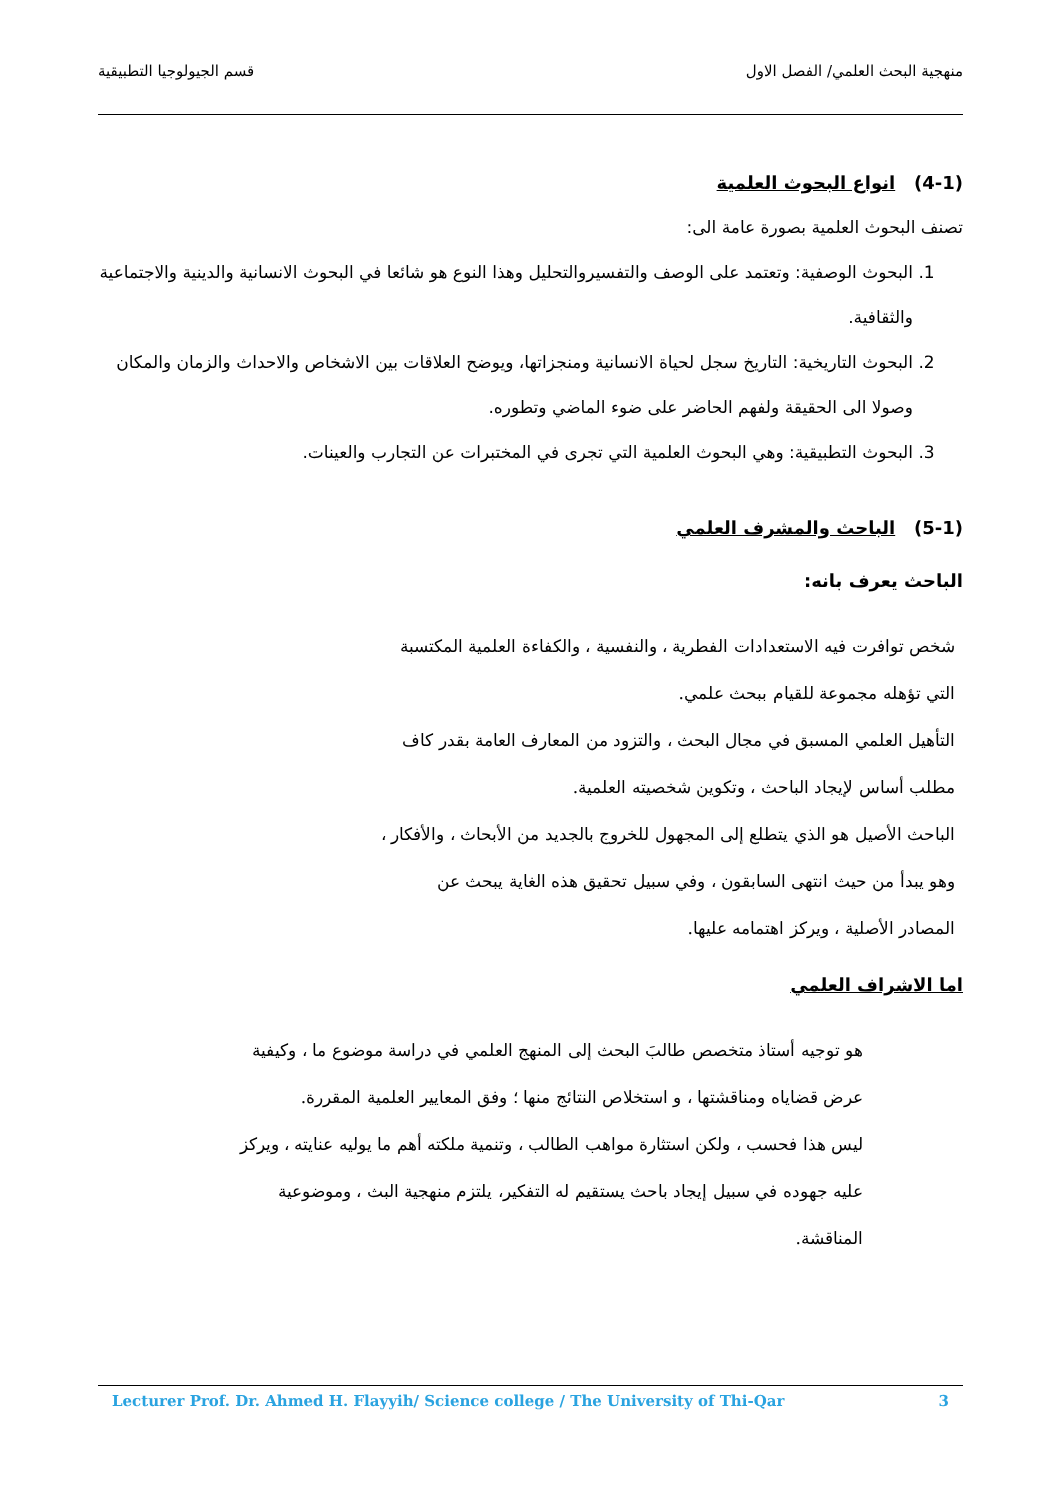منهجية البحث العلمي/ الفصل الاول قسم الجيولوجيا التطبيقية
(4-1) انواع البحوث العلمية
تصنف البحوث العلمية بصورة عامة الى:
1. البحوث الوصفية: وتعتمد على الوصف والتفسيروالتحليل وهذا النوع هو شائعا في البحوث الانسانية والدينية والاجتماعية والثقافية.
2. البحوث التاريخية: التاريخ سجل لحياة الانسانية ومنجزاتها، ويوضح العلاقات بين الاشخاص والاحداث والزمان والمكان وصولا الى الحقيقة ولفهم الحاضر على ضوء الماضي وتطوره.
3. البحوث التطبيقية: وهي البحوث العلمية التي تجرى في المختبرات عن التجارب والعينات.
(5-1) الباحث والمشرف العلمي
الباحث يعرف بانه:
شخص توافرت فيه الاستعدادات الفطرية ، والنفسية ، والكفاءة العلمية المكتسبة التي تؤهله مجموعة للقيام ببحث علمي.
التأهيل العلمي المسبق في مجال البحث ، والتزود من المعارف العامة بقدر كاف مطلب أساس لإيجاد الباحث ، وتكوين شخصيته العلمية.
الباحث الأصيل هو الذي يتطلع إلى المجهول للخروج بالجديد من الأبحاث ، والأفكار ، وهو يبدأ من حيث انتهى السابقون ، وفي سبيل تحقيق هذه الغاية يبحث عن المصادر الأصلية ، ويركز اهتمامه عليها.
اما الاشراف العلمي
هو توجيه أستاذ متخصص طالبَ البحث إلى المنهج العلمي في دراسة موضوع ما ، وكيفية عرض قضاياه ومناقشتها ، و استخلاص النتائج منها ؛ وفق المعايير العلمية المقررة.
ليس هذا فحسب ، ولكن استثارة مواهب الطالب ، وتنمية ملكته أهم ما يوليه عنايته ، ويركز عليه جهوده في سبيل إيجاد باحث يستقيم له التفكير، يلتزم منهجية البث ، وموضوعية المناقشة.
Lecturer Prof. Dr. Ahmed H. Flayyih/ Science college / The University of Thi-Qar 3